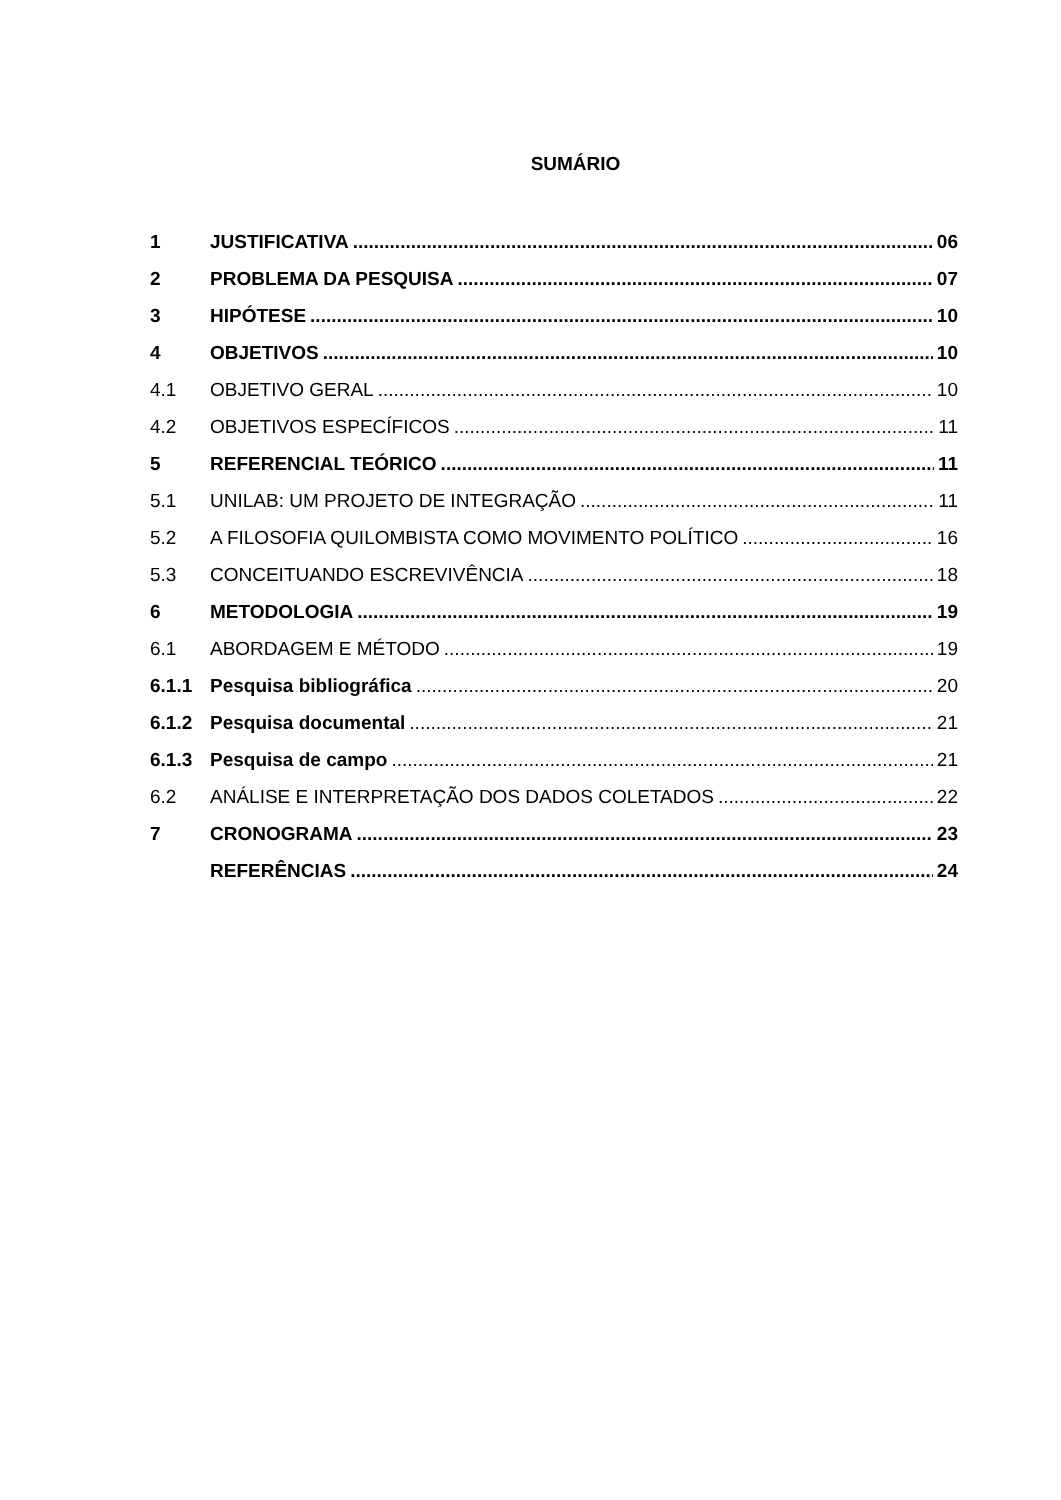SUMÁRIO
1 JUSTIFICATIVA 06
2 PROBLEMA DA PESQUISA 07
3 HIPÓTESE 10
4 OBJETIVOS 10
4.1 OBJETIVO GERAL 10
4.2 OBJETIVOS ESPECÍFICOS 11
5 REFERENCIAL TEÓRICO 11
5.1 UNILAB: UM PROJETO DE INTEGRAÇÃO 11
5.2 A FILOSOFIA QUILOMBISTA COMO MOVIMENTO POLÍTICO 16
5.3 CONCEITUANDO ESCREVIVÊNCIA 18
6 METODOLOGIA 19
6.1 ABORDAGEM E MÉTODO 19
6.1.1 Pesquisa bibliográfica 20
6.1.2 Pesquisa documental 21
6.1.3 Pesquisa de campo 21
6.2 ANÁLISE E INTERPRETAÇÃO DOS DADOS COLETADOS 22
7 CRONOGRAMA 23
REFERÊNCIAS 24